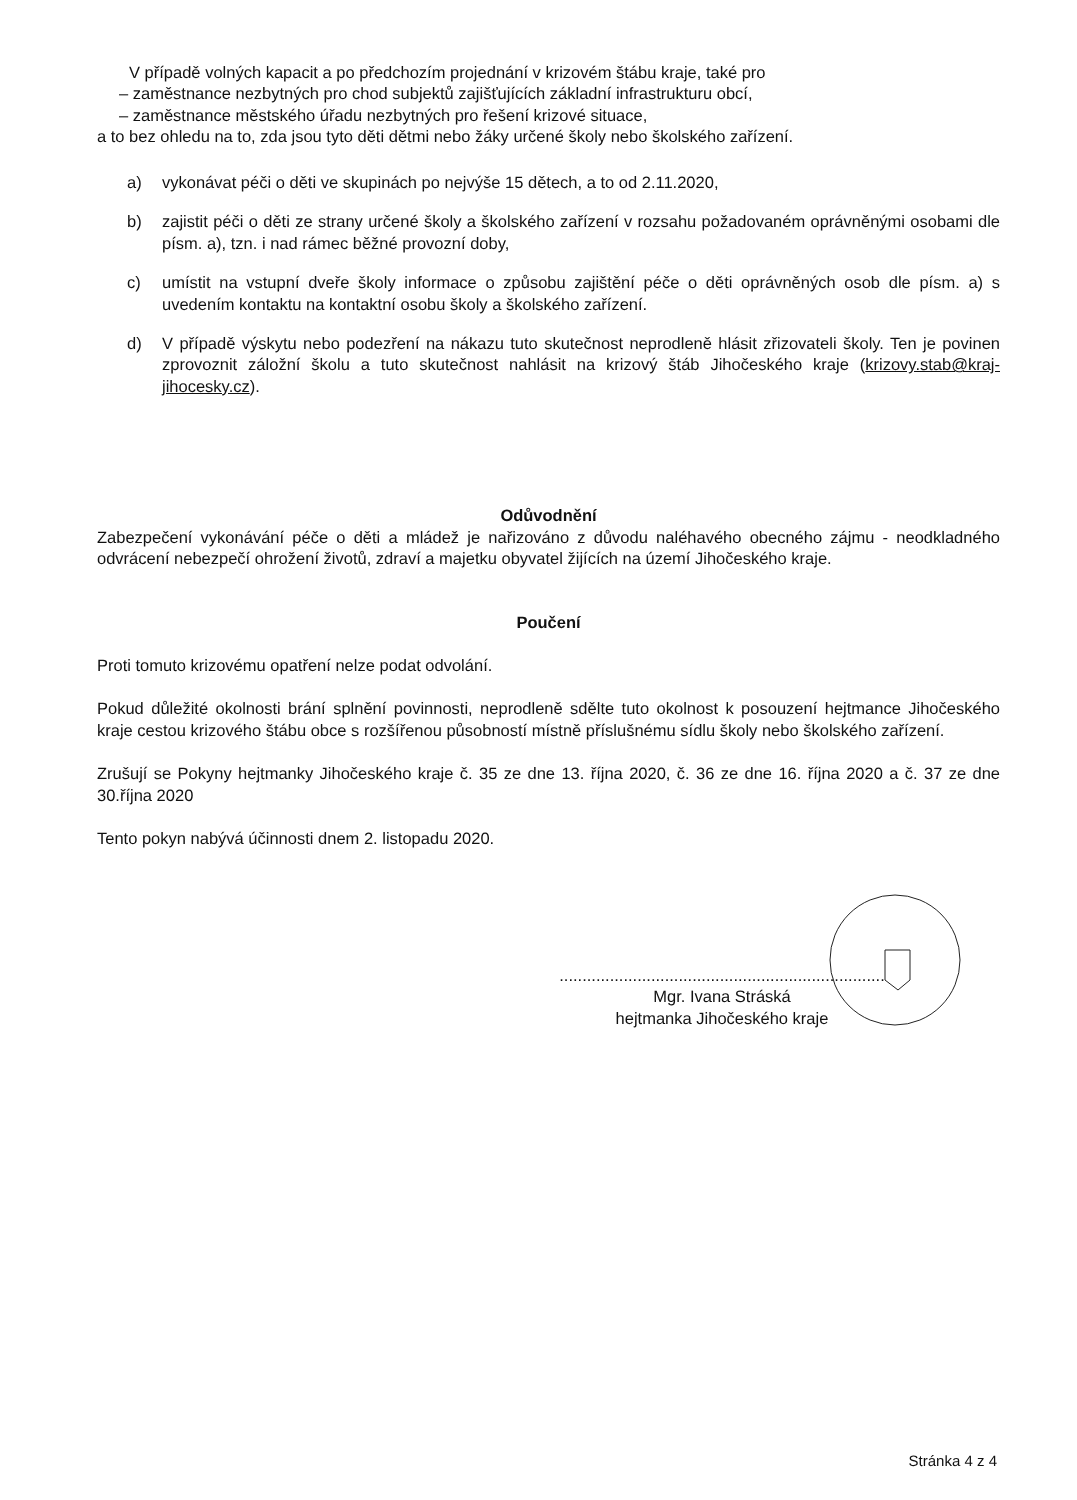V případě volných kapacit a po předchozím projednání v krizovém štábu kraje, také pro
– zaměstnance nezbytných pro chod subjektů zajišťujících základní infrastrukturu obcí,
– zaměstnance městského úřadu nezbytných pro řešení krizové situace,
a to bez ohledu na to, zda jsou tyto děti dětmi nebo žáky určené školy nebo školského zařízení.
a) vykonávat péči o děti ve skupinách po nejvýše 15 dětech, a to od 2.11.2020,
b) zajistit péči o děti ze strany určené školy a školského zařízení v rozsahu požadovaném oprávněnými osobami dle písm. a), tzn. i nad rámec běžné provozní doby,
c) umístit na vstupní dveře školy informace o způsobu zajištění péče o děti oprávněných osob dle písm. a) s uvedením kontaktu na kontaktní osobu školy a školského zařízení.
d) V případě výskytu nebo podezření na nákazu tuto skutečnost neprodleně hlásit zřizovateli školy. Ten je povinen zprovoznit záložní školu a tuto skutečnost nahlásit na krizový štáb Jihočeského kraje (krizovy.stab@kraj-jihocesky.cz).
Odůvodnění
Zabezpečení vykonávání péče o děti a mládež je nařizováno z důvodu naléhavého obecného zájmu - neodkladného odvrácení nebezpečí ohrožení životů, zdraví a majetku obyvatel žijících na území Jihočeského kraje.
Poučení
Proti tomuto krizovému opatření nelze podat odvolání.
Pokud důležité okolnosti brání splnění povinnosti, neprodleně sdělte tuto okolnost k posouzení hejtmance Jihočeského kraje cestou krizového štábu obce s rozšířenou působností místně příslušnému sídlu školy nebo školského zařízení.
Zrušují se Pokyny hejtmanky Jihočeského kraje č. 35 ze dne 13. října 2020, č. 36 ze dne 16. října 2020 a č. 37 ze dne 30.října 2020
Tento pokyn nabývá účinnosti dnem 2. listopadu 2020.
.......................................................................
Mgr. Ivana Stráská
hejtmanka Jihočeského kraje
Stránka 4 z 4